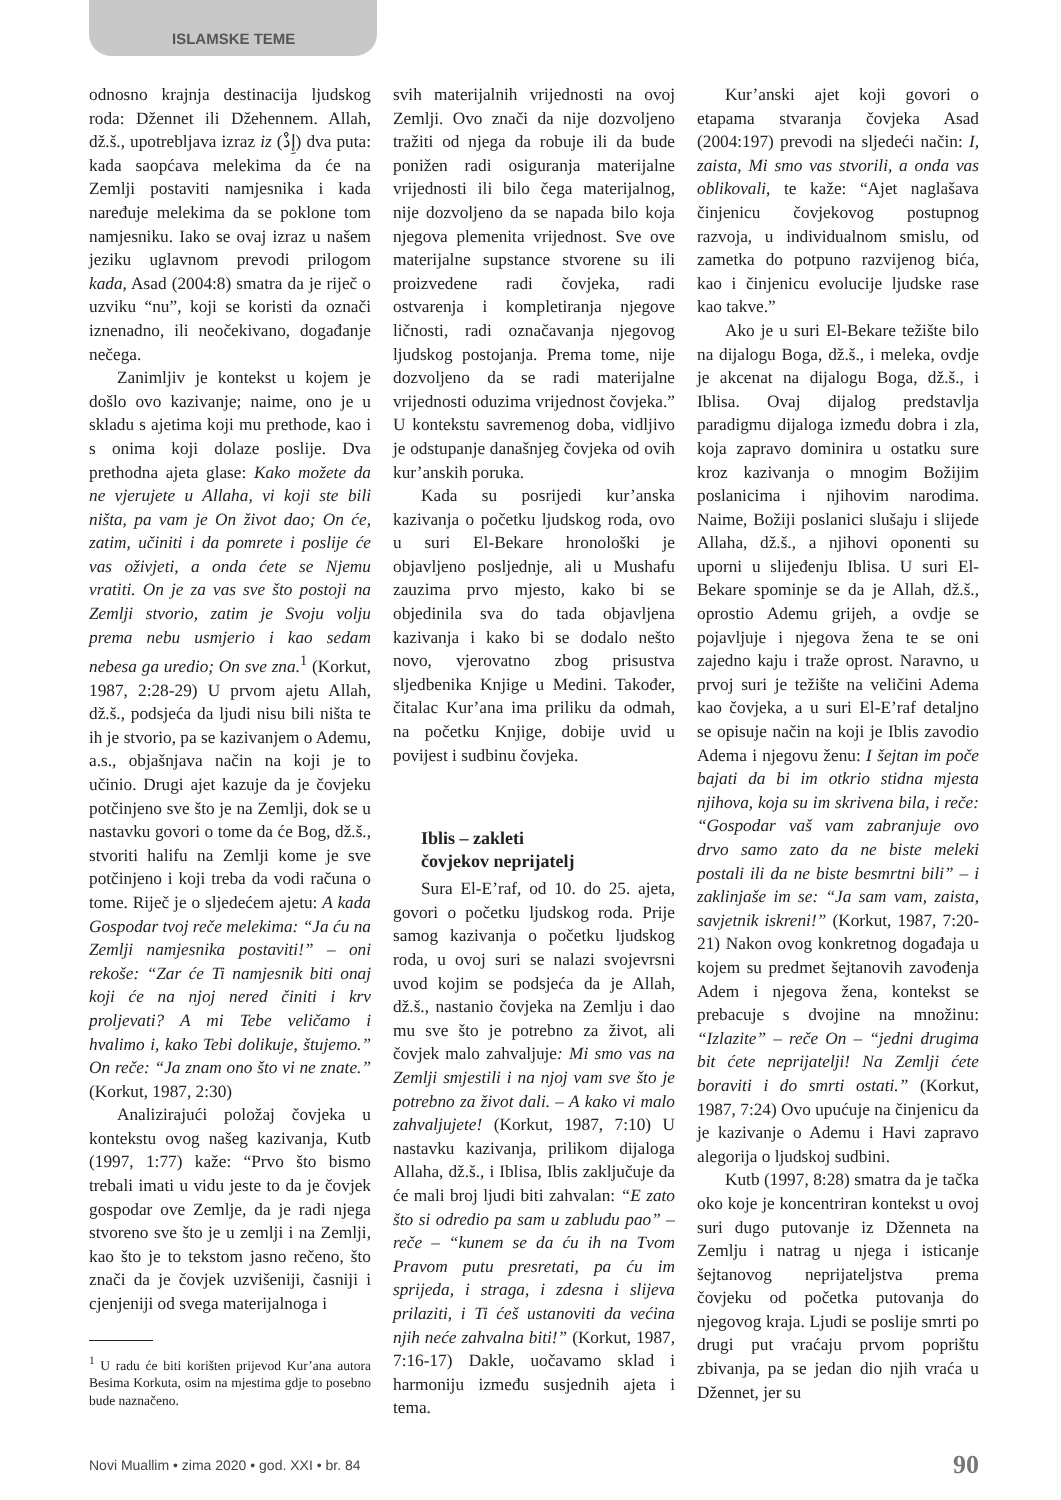ISLAMSKE TEME
odnosno krajnja destinacija ljudskog roda: Džennet ili Džehennem. Allah, dž.š., upotrebljava izraz iz (إِذْ) dva puta: kada saopćava melekima da će na Zemlji postaviti namjesnika i kada naređuje melekima da se poklone tom namjesniku. Iako se ovaj izraz u našem jeziku uglavnom prevodi prilogom kada, Asad (2004:8) smatra da je riječ o uzviku “nu”, koji se koristi da označi iznenadno, ili neočekivano, događanje nečega.
Zanimljiv je kontekst u kojem je došlo ovo kazivanje; naime, ono je u skladu s ajetima koji mu prethode, kao i s onima koji dolaze poslije. Dva prethodna ajeta glase: Kako možete da ne vjerujete u Allaha, vi koji ste bili ništa, pa vam je On život dao; On će, zatim, učiniti i da pomrete i poslije će vas oživjeti, a onda ćete se Njemu vratiti. On je za vas sve što postoji na Zemlji stvorio, zatim je Svoju volju prema nebu usmjerio i kao sedam nebesa ga uredio; On sve zna.<sup>1</sup> (Korkut, 1987, 2:28-29) U prvom ajetu Allah, dž.š., podsjeća da ljudi nisu bili ništa te ih je stvorio, pa se kazivanjem o Ademu, a.s., objašnjava način na koji je to učinio. Drugi ajet kazuje da je čovjeku potčinjeno sve što je na Zemlji, dok se u nastavku govori o tome da će Bog, dž.š., stvoriti halifu na Zemlji kome je sve potčinjeno i koji treba da vodi računa o tome. Riječ je o sljedećem ajetu: A kada Gospodar tvoj reče melekima: “Ja ću na Zemlji namjesnika postaviti!” – oni rekoše: “Zar će Ti namjesnik biti onaj koji će na njoj nered činiti i krv proljevati? A mi Tebe veličamo i hvalimo i, kako Tebi dolikuje, štujemo.” On reče: “Ja znam ono što vi ne znate.” (Korkut, 1987, 2:30)
Analizirajući položaj čovjeka u kontekstu ovog našeg kazivanja, Kutb (1997, 1:77) kaže: “Prvo što bismo trebali imati u vidu jeste to da je čovjek gospodar ove Zemlje, da je radi njega stvoreno sve što je u zemlji i na Zemlji, kao što je to tekstom jasno rečeno, što znači da je čovjek uzvišeniji, časniji i cjenjeniji od svega materijalnoga i
<sup>1</sup> U radu će biti korišten prijevod Kur’ana autora Besima Korkuta, osim na mjestima gdje to posebno bude naznačeno.
svih materijalnih vrijednosti na ovoj Zemlji. Ovo znači da nije dozvoljeno tražiti od njega da robuje ili da bude ponižen radi osiguranja materijalne vrijednosti ili bilo čega materijalnog, nije dozvoljeno da se napada bilo koja njegova plemenita vrijednost. Sve ove materijalne supstance stvorene su ili proizvedene radi čovjeka, radi ostvarenja i kompletiranja njegove ličnosti, radi označavanja njegovog ljudskog postojanja. Prema tome, nije dozvoljeno da se radi materijalne vrijednosti oduzima vrijednost čovjeka.” U kontekstu savremenog doba, vidljivo je odstupanje današnjeg čovjeka od ovih kur’anskih poruka.
Kada su posrijedi kur’anska kazivanja o početku ljudskog roda, ovo u suri El-Bekare hronološki je objavljeno posljednje, ali u Mushafu zauzima prvo mjesto, kako bi se objedinila sva do tada objavljena kazivanja i kako bi se dodalo nešto novo, vjerovatno zbog prisustva sljedbenika Knjige u Medini. Također, čitalac Kur’ana ima priliku da odmah, na početku Knjige, dobije uvid u povijest i sudbinu čovjeka.
Iblis – zakleti
čovjekov neprijatelj
Sura El-E’raf, od 10. do 25. ajeta, govori o početku ljudskog roda. Prije samog kazivanja o početku ljudskog roda, u ovoj suri se nalazi svojevrsni uvod kojim se podsjeća da je Allah, dž.š., nastanio čovjeka na Zemlju i dao mu sve što je potrebno za život, ali čovjek malo zahvaljuje: Mi smo vas na Zemlji smjestili i na njoj vam sve što je potrebno za život dali. – A kako vi malo zahvaljujete! (Korkut, 1987, 7:10) U nastavku kazivanja, prilikom dijaloga Allaha, dž.š., i Iblisa, Iblis zaključuje da će mali broj ljudi biti zahvalan: “E zato što si odredio pa sam u zabludu pao” – reče – “kunem se da ću ih na Tvom Pravom putu presretati, pa ću im sprijeda, i straga, i zdesna i slijeva prilaziti, i Ti ćeš ustanoviti da većina njih neće zahvalna biti!” (Korkut, 1987, 7:16-17) Dakle, uočavamo sklad i harmoniju između susjednih ajeta i tema.
Kur’anski ajet koji govori o etapama stvaranja čovjeka Asad (2004:197) prevodi na sljedeći način: I, zaista, Mi smo vas stvorili, a onda vas oblikovali, te kaže: “Ajet naglašava činjenicu čovjekovog postupnog razvoja, u individualnom smislu, od zametka do potpuno razvijenog bića, kao i činjenicu evolucije ljudske rase kao takve.”
Ako je u suri El-Bekare težište bilo na dijalogu Boga, dž.š., i meleka, ovdje je akcenat na dijalogu Boga, dž.š., i Iblisa. Ovaj dijalog predstavlja paradigmu dijaloga između dobra i zla, koja zapravo dominira u ostatku sure kroz kazivanja o mnogim Božijim poslanicima i njihovim narodima. Naime, Božiji poslanici slušaju i slijede Allaha, dž.š., a njihovi oponenti su uporni u slijeđenju Iblisa. U suri El-Bekare spominje se da je Allah, dž.š., oprostio Ademu grijeh, a ovdje se pojavljuje i njegova žena te se oni zajedno kaju i traže oprost. Naravno, u prvoj suri je težište na veličini Adema kao čovjeka, a u suri El-E’raf detaljno se opisuje način na koji je Iblis zavodio Adema i njegovu ženu: I šejtan im poče bajati da bi im otkrio stidna mjesta njihova, koja su im skrivena bila, i reče: “Gospodar vaš vam zabranjuje ovo drvo samo zato da ne biste meleki postali ili da ne biste besmrtni bili” – i zaklinjaše im se: “Ja sam vam, zaista, savjetnik iskreni!” (Korkut, 1987, 7:20-21) Nakon ovog konkretnog događaja u kojem su predmet šejtanovih zavođenja Adem i njegova žena, kontekst se prebacuje s dvojine na množinu: “Izlazite” – reče On – “jedni drugima bit ćete neprijatelji! Na Zemlji ćete boraviti i do smrti ostati.” (Korkut, 1987, 7:24) Ovo upućuje na činjenicu da je kazivanje o Ademu i Havi zapravo alegorija o ljudskoj sudbini.
Kutb (1997, 8:28) smatra da je tačka oko koje je koncentriran kontekst u ovoj suri dugo putovanje iz Dženneta na Zemlju i natrag u njega i isticanje šejtanovog neprijateljstva prema čovjeku od početka putovanja do njegovog kraja. Ljudi se poslije smrti po drugi put vraćaju prvom poprištu zbivanja, pa se jedan dio njih vraća u Džennet, jer su
Novi Muallim • zima 2020 • god. XXI • br. 84 90